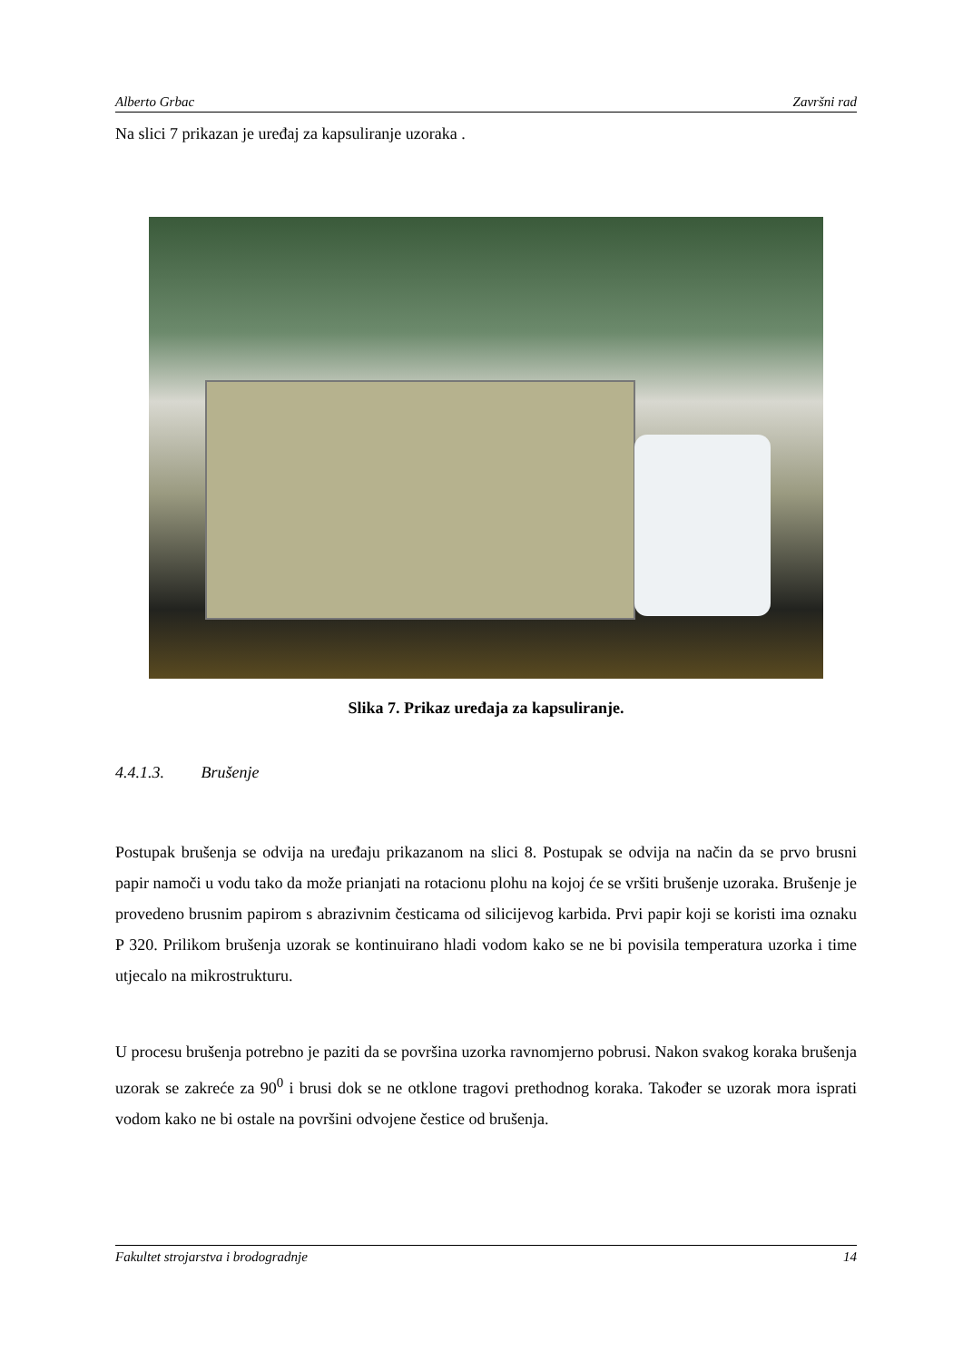Alberto Grbac Završni rad
Na slici 7 prikazan je uređaj za kapsuliranje uzoraka .
Slika 7. Prikaz uređaja za kapsuliranje.
4.4.1.3. Brušenje
Postupak brušenja se odvija na uređaju prikazanom na slici 8. Postupak se odvija na način da se prvo brusni papir namoči u vodu tako da može prianjati na rotacionu plohu na kojoj će se vršiti brušenje uzoraka. Brušenje je provedeno brusnim papirom s abrazivnim česticama od silicijevog karbida. Prvi papir koji se koristi ima oznaku P 320. Prilikom brušenja uzorak se kontinuirano hladi vodom kako se ne bi povisila temperatura uzorka i time utjecalo na mikrostrukturu.
U procesu brušenja potrebno je paziti da se površina uzorka ravnomjerno pobrusi. Nakon svakog koraka brušenja uzorak se zakreće za 90<sup>0</sup> i brusi dok se ne otklone tragovi prethodnog koraka. Također se uzorak mora isprati vodom kako ne bi ostale na površini odvojene čestice od brušenja.
Fakultet strojarstva i brodogradnje 14